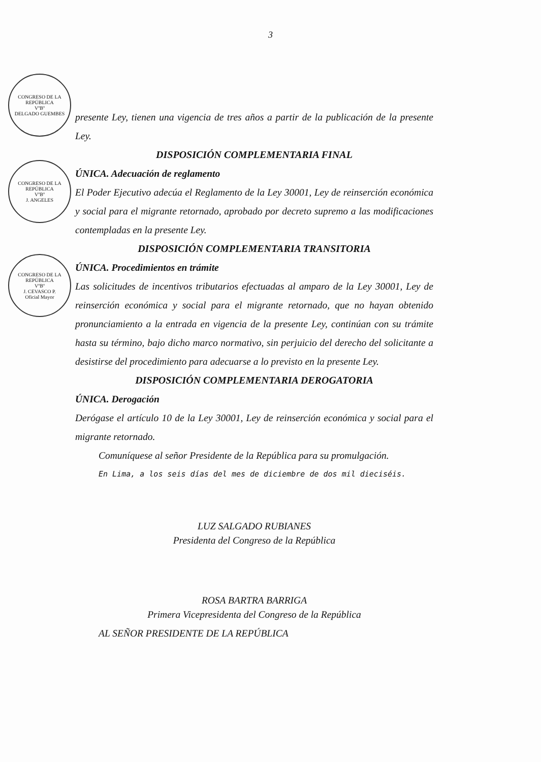CONGRESO DE LA REPÚBLICA
VºBº
DELGADO GUEMBES
CONGRESO DE LA REPÚBLICA
VºBº
J. ANGELES
CONGRESO DE LA REPÚBLICA
VºBº
J. CEVASCO P.
Oficial Mayor
3
presente Ley, tienen una vigencia de tres años a partir de la publicación de la presente Ley.
DISPOSICIÓN COMPLEMENTARIA FINAL
ÚNICA. Adecuación de reglamento
El Poder Ejecutivo adecúa el Reglamento de la Ley 30001, Ley de reinserción económica y social para el migrante retornado, aprobado por decreto supremo a las modificaciones contempladas en la presente Ley.
DISPOSICIÓN COMPLEMENTARIA TRANSITORIA
ÚNICA. Procedimientos en trámite
Las solicitudes de incentivos tributarios efectuadas al amparo de la Ley 30001, Ley de reinserción económica y social para el migrante retornado, que no hayan obtenido pronunciamiento a la entrada en vigencia de la presente Ley, continúan con su trámite hasta su término, bajo dicho marco normativo, sin perjuicio del derecho del solicitante a desistirse del procedimiento para adecuarse a lo previsto en la presente Ley.
DISPOSICIÓN COMPLEMENTARIA DEROGATORIA
ÚNICA. Derogación
Derógase el artículo 10 de la Ley 30001, Ley de reinserción económica y social para el migrante retornado.
Comuníquese al señor Presidente de la República para su promulgación.
En Lima, a los seis días del mes de diciembre de dos mil dieciséis.
LUZ SALGADO RUBIANES
Presidenta del Congreso de la República
ROSA BARTRA BARRIGA
Primera Vicepresidenta del Congreso de la República
AL SEÑOR PRESIDENTE DE LA REPÚBLICA